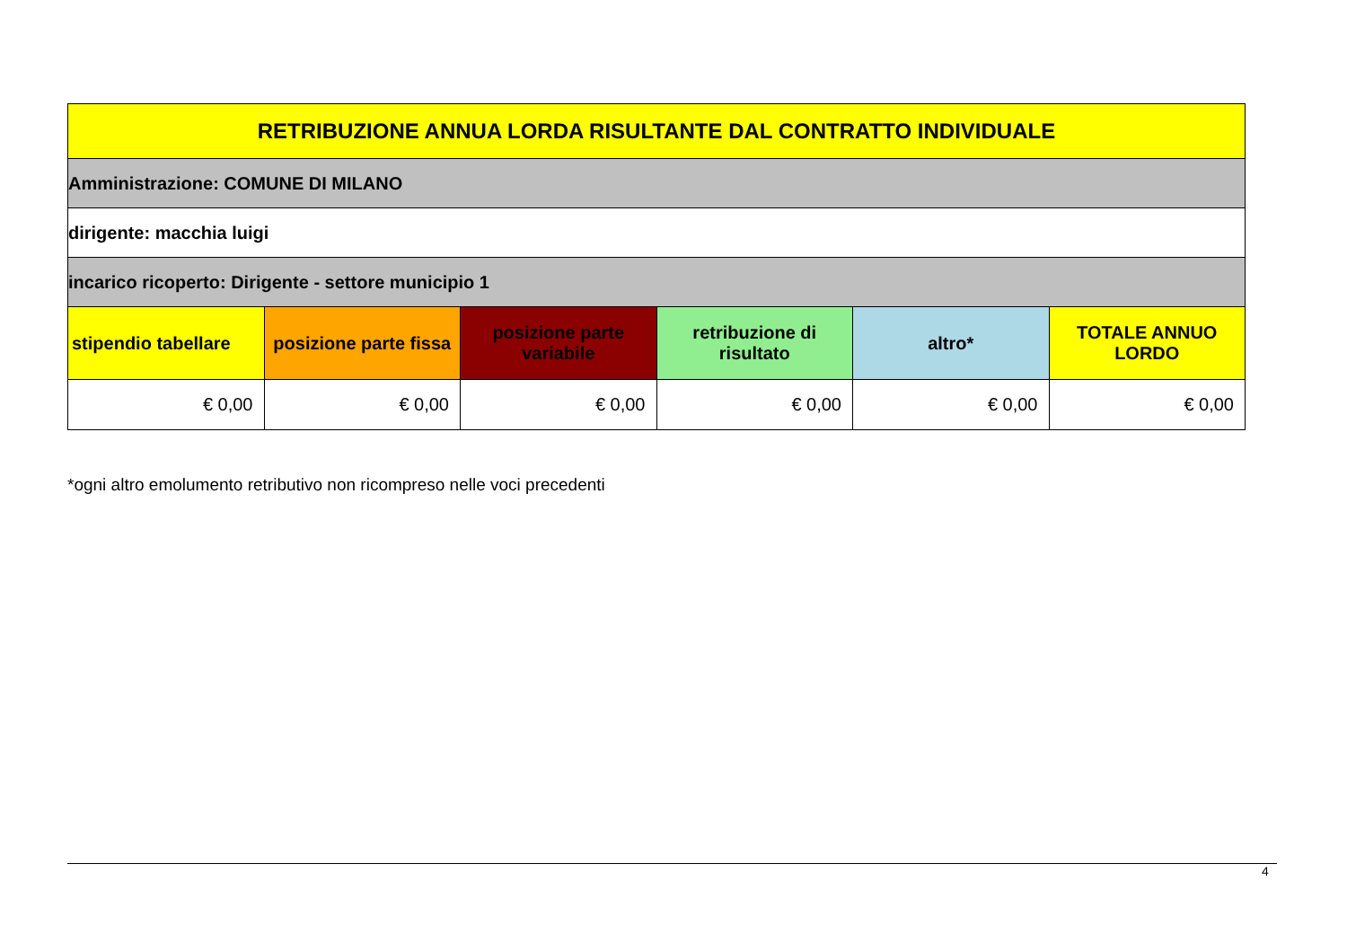| RETRIBUZIONE ANNUA LORDA RISULTANTE DAL CONTRATTO INDIVIDUALE | | | | | |
| Amministrazione: COMUNE DI MILANO | | | | | |
| dirigente: macchia luigi | | | | | |
| incarico ricoperto: Dirigente - settore municipio 1 | | | | | |
| stipendio tabellare | posizione parte fissa | posizione parte variabile | retribuzione di risultato | altro* | TOTALE ANNUO LORDO |
| € 0,00 | € 0,00 | € 0,00 | € 0,00 | € 0,00 | € 0,00 |
*ogni altro emolumento retributivo non ricompreso nelle voci precedenti
4